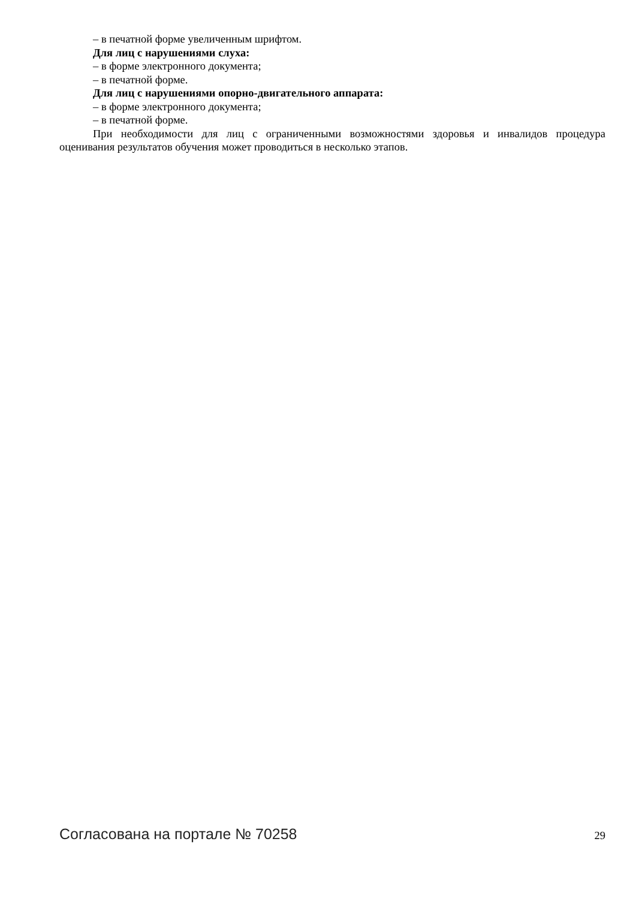– в печатной форме увеличенным шрифтом.
Для лиц с нарушениями слуха:
– в форме электронного документа;
– в печатной форме.
Для лиц с нарушениями опорно-двигательного аппарата:
– в форме электронного документа;
– в печатной форме.
При необходимости для лиц с ограниченными возможностями здоровья и инвалидов процедура оценивания результатов обучения может проводиться в несколько этапов.
Согласована на портале № 70258 29